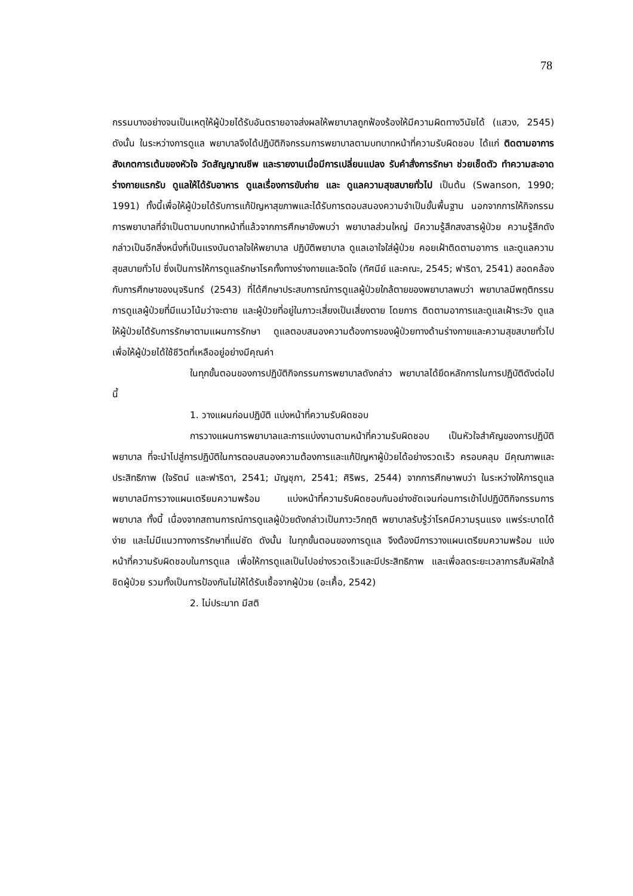78
กรรมบางอย่างจนเป็นเหตุให้ผู้ป่วยได้รับอันตรายอาจส่งผลให้พยาบาลถูกฟ้องร้องให้มีความผิดทางวินัยได้ (แสวง, 2545) ดังนั้น ในระหว่างการดูแล พยาบาลจึงได้ปฏิบัติกิจกรรมการพยาบาลตามบทบาทหน้าที่ความรับผิดชอบ ได้แก่ ติดตามอาการ สังเกตการเต้นของหัวใจ วัดสัญญาณชีพ และรายงานเมื่อมีการเปลี่ยนแปลง รับคำสั่งการรักษา ช่วยเช็ดตัว ทำความสะอาดร่างกายแรกรับ ดูแลให้ได้รับอาหาร ดูแลเรื่องการขับถ่าย และ ดูแลความสุขสบายทั่วไป เป็นต้น (Swanson, 1990; 1991) ทั้งนี้เพื่อให้ผู้ป่วยได้รับการแก้ปัญหาสุขภาพและได้รับการตอบสนองความจำเป็นขั้นพื้นฐาน นอกจากการให้กิจกรรมการพยาบาลที่จำเป็นตามบทบาทหน้าที่แล้วจากการศึกษายังพบว่า พยาบาลส่วนใหญ่ มีความรู้สึกสงสารผู้ป่วย ความรู้สึกดังกล่าวเป็นอีกสิ่งหนึ่งที่เป็นแรงบันดาลใจให้พยาบาล ปฏิบัติพยาบาล ดูแลเอาใจใส่ผู้ป่วย คอยเฝ้าติดตามอาการ และดูแลความสุขสบายทั่วไป ซึ่งเป็นการให้การดูแลรักษาโรคทั้งทางร่างกายและจิตใจ (ทัศนีย์ และคณะ, 2545; ฟาริดา, 2541) สอดคล้องกับการศึกษาของนุจรินทร์ (2543) ที่ได้ศึกษาประสบการณ์การดูแลผู้ป่วยใกล้ตายของพยาบาลพบว่า พยาบาลมีพฤติกรรมการดูแลผู้ป่วยที่มีแนวโน้มว่าจะตาย และผู้ป่วยที่อยู่ในภาวะเสี่ยงเป็นเสี่ยงตาย โดยการ ติดตามอาการและดูแลเฝ้าระวัง ดูแลให้ผู้ป่วยได้รับการรักษาตามแผนการรักษา ดูแลตอบสนองความต้องการของผู้ป่วยทางด้านร่างกายและความสุขสบายทั่วไปเพื่อให้ผู้ป่วยได้ใช้ชีวิตที่เหลืออยู่อย่างมีคุณค่า
ในทุกขั้นตอนของการปฏิบัติกิจกรรมการพยาบาลดังกล่าว พยาบาลได้ยึดหลักการในการปฏิบัติดังต่อไปนี้
1. วางแผนก่อนปฏิบัติ แบ่งหน้าที่ความรับผิดชอบ
การวางแผนการพยาบาลและการแบ่งงานตามหน้าที่ความรับผิดชอบ เป็นหัวใจสำคัญของการปฏิบัติพยาบาล ที่จะนำไปสู่การปฏิบัติในการตอบสนองความต้องการและแก้ปัญหาผู้ป่วยได้อย่างรวดเร็ว ครอบคลุม มีคุณภาพและประสิทธิภาพ (ใจรัตน์ และฟาริดา, 2541; มัญชุภา, 2541; ศิริพร, 2544) จากการศึกษาพบว่า ในระหว่างให้การดูแล พยาบาลมีการวางแผนเตรียมความพร้อม แบ่งหน้าที่ความรับผิดชอบกันอย่างชัดเจนก่อนการเข้าไปปฏิบัติกิจกรรมการพยาบาล ทั้งนี้ เนื่องจากสถานการณ์การดูแลผู้ป่วยดังกล่าวเป็นภาวะวิกฤติ พยาบาลรับรู้ว่าโรคมีความรุนแรง แพร่ระบาดได้ง่าย และไม่มีแนวทางการรักษาที่แน่ชัด ดังนั้น ในทุกขั้นตอนของการดูแล จึงต้องมีการวางแผนเตรียมความพร้อม แบ่งหน้าที่ความรับผิดชอบในการดูแล เพื่อให้การดูแลเป็นไปอย่างรวดเร็วและมีประสิทธิภาพ และเพื่อลดระยะเวลาการสัมผัสใกล้ชิดผู้ป่วย รวมทั้งเป็นการป้องกันไม่ให้ได้รับเชื้อจากผู้ป่วย (อะเคื้อ, 2542)
2. ไม่ประมาท มีสติ